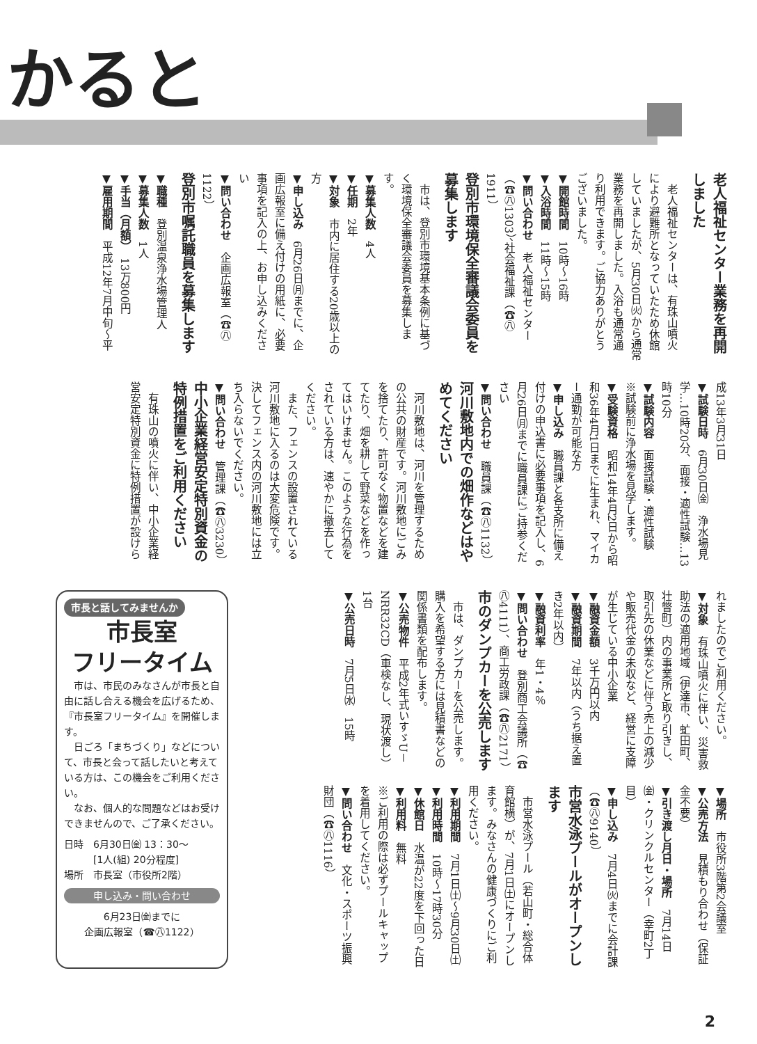かると
老人福祉センター業務を再開しました
　老人福祉センターは、有珠山噴火により避難所となっていたため休館していましたが、5月30日㈫から通常業務を再開しました。入浴も通常通り利用できます。ご協力ありがとうございました。
▼開館時間　10時～16時
▼入浴時間　11時～15時
▼問い合わせ　老人福祉センター（☎㊇1303）、社会福祉課（☎㊇1911）
登別市環境保全審議会委員を募集します
　市は、登別市環境基本条例に基づく環境保全審議会委員を募集します。
▼募集人数　4人
▼任期　2年
▼対象　市内に居住する20歳以上の方
▼申し込み　6月26日㈪までに、企画広報室に備え付けの用紙に、必要事項を記入の上、お申し込みください
▼問い合わせ　企画広報室（☎㊇1122）
登別市嘱託職員を募集します
▼職種　登別温泉浄水場管理人
▼募集人数　1人
▼手当（月額）　13万800円
▼雇用期間　平成12年7月中旬～平
成13年3月31日
▼試験日時　6月30日㈮　浄水場見学…10時20分、面接・適性試験…13時10分
▼試験内容　面接試験・適性試験
※試験前に浄水場を見学します。
▼受験資格　昭和14年4月2日から昭和36年4月1日までに生まれ、マイカー通勤が可能な方
▼申し込み　職員課と各支所に備え付けの申込書に必要事項を記入し、6月26日㈪までに職員課にご持参ください
▼問い合わせ　職員課（☎㊇1132）
河川敷地内での畑作などはやめてください
　河川敷地は、河川を管理するための公共の財産です。河川敷地にごみを捨てたり、許可なく物置などを建てたり、畑を耕して野菜などを作ってはいけません。このような行為をされている方は、速やかに撤去してください。
　また、フェンスの設置されている河川敷地に入るのは大変危険です。決してフェンス内の河川敷地には立ち入らないでください。
▼問い合わせ　管理課（☎㊇3230）
中小企業経営安定特別資金の特例措置をご利用ください
　有珠山の噴火に伴い、中小企業経営安定特別資金に特例措置が設けら
市長と話してみませんか
市長室
フリータイム
　市は、市民のみなさんが市長と自由に話し合える機会を広げるため、『市長室フリータイム』を開催します。
　日ごろ「まちづくり」などについて、市長と会って話したいと考えている方は、この機会をご利用ください。
　なお、個人的な問題などはお受けできませんので、ご了承ください。
日時　6月30日㈮ 13：30～
　　　[1人(組) 20分程度]
場所　市長室（市役所2階）
申し込み・問い合わせ
6月23日㈮までに
企画広報室（☎㊇1122）
れましたのでご利用ください。
▼対象　有珠山噴火に伴い、災害救助法の適用地域（伊達市、虻田町、壮瞥町）内の事業所と取り引きし、取引先の休業などに伴う売上の減少や販売代金の未収など、経営に支障が生じている中小企業
▼融資金額　3千万円以内
▼融資期間　7年以内（うち据え置き2年以内）
▼融資利率　年1・4％
▼問い合わせ　登別商工会議所（☎㊇4111）、商工労政課（☎㊇2171）
市のダンプカーを公売します
　市は、ダンプカーを公売します。購入を希望する方には見積書などの関係書類を配布します。
▼公売物件　平成2年式いすゞU－NRR32CD（車検なし、現状渡し）1台
▼公売日時　7月5日㈬　15時
▼場所　市役所3階第2会議室
▼公売方法　見積もり合わせ（保証金不要）
▼引き渡し月日・場所　7月14日㈮・クリンクルセンター（幸町2丁目）
▼申し込み　7月4日㈫までに会計課（☎㊇9140）
市営水泳プールがオープンします
　市営水泳プール（若山町・総合体育館横）が、7月1日㈯にオープンします。みなさんの健康づくりにご利用ください。
▼利用期間　7月1日㈯～9月30日㈯
▼利用時間　10時～17時30分
▼休館日　水温が22度を下回った日
▼利用料　無料
※ご利用の際は必ずプールキャップを着用してください。
▼問い合わせ　文化・スポーツ振興財団（☎㊇1116）
2